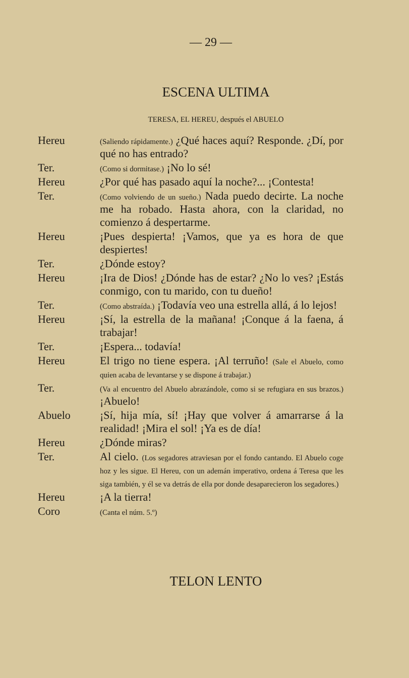— 29 —
ESCENA ULTIMA
TERESA, EL HEREU, después el ABUELO
Hereu
(Saliendo rápidamente.) ¿Qué haces aquí? Responde. ¿Dí, por qué no has entrado?
Ter.
(Como si dormitase.) ¡No lo sé!
Hereu ¿Por qué has pasado aquí la noche?... ¡Contesta!
Ter.
(Como volviendo de un sueño.) Nada puedo decirte. La noche me ha robado. Hasta ahora, con la claridad, no comienzo á despertarme.
Hereu ¡Pues despierta! ¡Vamos, que ya es hora de que despiertes!
Ter. ¿Dónde estoy?
Hereu ¡Ira de Dios! ¿Dónde has de estar? ¿No lo ves? ¡Estás conmigo, con tu marido, con tu dueño!
Ter.
(Como abstraída.) ¡Todavía veo una estrella allá, á lo lejos!
Hereu ¡Sí, la estrella de la mañana! ¡Conque á la faena, á trabajar!
Ter. ¡Espera... todavía!
Hereu El trigo no tiene espera. ¡Al terruño! (Sale el Abuelo, como quien acaba de levantarse y se dispone á trabajar.)
Ter.
(Va al encuentro del Abuelo abrazándole, como si se refugiara en sus brazos.) ¡Abuelo!
Abuelo ¡Sí, hija mía, sí! ¡Hay que volver á amarrarse á la realidad! ¡Mira el sol! ¡Ya es de día!
Hereu ¿Dónde miras?
Ter. Al cielo. (Los segadores atraviesan por el fondo cantando. El Abuelo coge hoz y les sigue. El Hereu, con un ademán imperativo, ordena á Teresa que les siga también, y él se va detrás de ella por donde desaparecieron los segadores.)
Hereu ¡A la tierra!
Coro
(Canta el núm. 5.º)
TELON LENTO